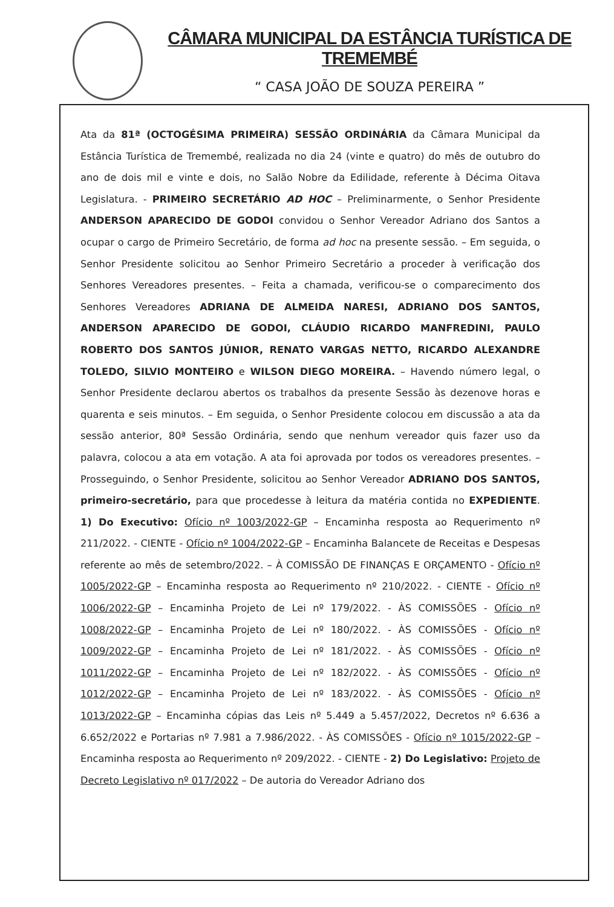CÂMARA MUNICIPAL DA ESTÂNCIA TURÍSTICA DE TREMEMBÉ
“ CASA JOÃO DE SOUZA PEREIRA ”
Ata da 81ª (OCTOGÉSIMA PRIMEIRA) SESSÃO ORDINÁRIA da Câmara Municipal da Estância Turística de Tremembé, realizada no dia 24 (vinte e quatro) do mês de outubro do ano de dois mil e vinte e dois, no Salão Nobre da Edilidade, referente à Décima Oitava Legislatura. - PRIMEIRO SECRETÁRIO AD HOC – Preliminarmente, o Senhor Presidente ANDERSON APARECIDO DE GODOI convidou o Senhor Vereador Adriano dos Santos a ocupar o cargo de Primeiro Secretário, de forma ad hoc na presente sessão. – Em seguida, o Senhor Presidente solicitou ao Senhor Primeiro Secretário a proceder à verificação dos Senhores Vereadores presentes. – Feita a chamada, verificou-se o comparecimento dos Senhores Vereadores ADRIANA DE ALMEIDA NARESI, ADRIANO DOS SANTOS, ANDERSON APARECIDO DE GODOI, CLÁUDIO RICARDO MANFREDINI, PAULO ROBERTO DOS SANTOS JÚNIOR, RENATO VARGAS NETTO, RICARDO ALEXANDRE TOLEDO, SILVIO MONTEIRO e WILSON DIEGO MOREIRA. – Havendo número legal, o Senhor Presidente declarou abertos os trabalhos da presente Sessão às dezenove horas e quarenta e seis minutos. – Em seguida, o Senhor Presidente colocou em discussão a ata da sessão anterior, 80ª Sessão Ordinária, sendo que nenhum vereador quis fazer uso da palavra, colocou a ata em votação. A ata foi aprovada por todos os vereadores presentes. – Prosseguindo, o Senhor Presidente, solicitou ao Senhor Vereador ADRIANO DOS SANTOS, primeiro-secretário, para que procedesse à leitura da matéria contida no EXPEDIENTE. 1) Do Executivo: Ofício nº 1003/2022-GP – Encaminha resposta ao Requerimento nº 211/2022. - CIENTE - Ofício nº 1004/2022-GP – Encaminha Balancete de Receitas e Despesas referente ao mês de setembro/2022. – À COMISSÃO DE FINANÇAS E ORÇAMENTO - Ofício nº 1005/2022-GP – Encaminha resposta ao Requerimento nº 210/2022. - CIENTE - Ofício nº 1006/2022-GP – Encaminha Projeto de Lei nº 179/2022. - ÀS COMISSÕES - Ofício nº 1008/2022-GP – Encaminha Projeto de Lei nº 180/2022. - ÀS COMISSÕES - Ofício nº 1009/2022-GP – Encaminha Projeto de Lei nº 181/2022. - ÀS COMISSÕES - Ofício nº 1011/2022-GP – Encaminha Projeto de Lei nº 182/2022. - ÀS COMISSÕES - Ofício nº 1012/2022-GP – Encaminha Projeto de Lei nº 183/2022. - ÀS COMISSÕES - Ofício nº 1013/2022-GP – Encaminha cópias das Leis nº 5.449 a 5.457/2022, Decretos nº 6.636 a 6.652/2022 e Portarias nº 7.981 a 7.986/2022. - ÀS COMISSÕES - Ofício nº 1015/2022-GP – Encaminha resposta ao Requerimento nº 209/2022. - CIENTE - 2) Do Legislativo: Projeto de Decreto Legislativo nº 017/2022 – De autoria do Vereador Adriano dos